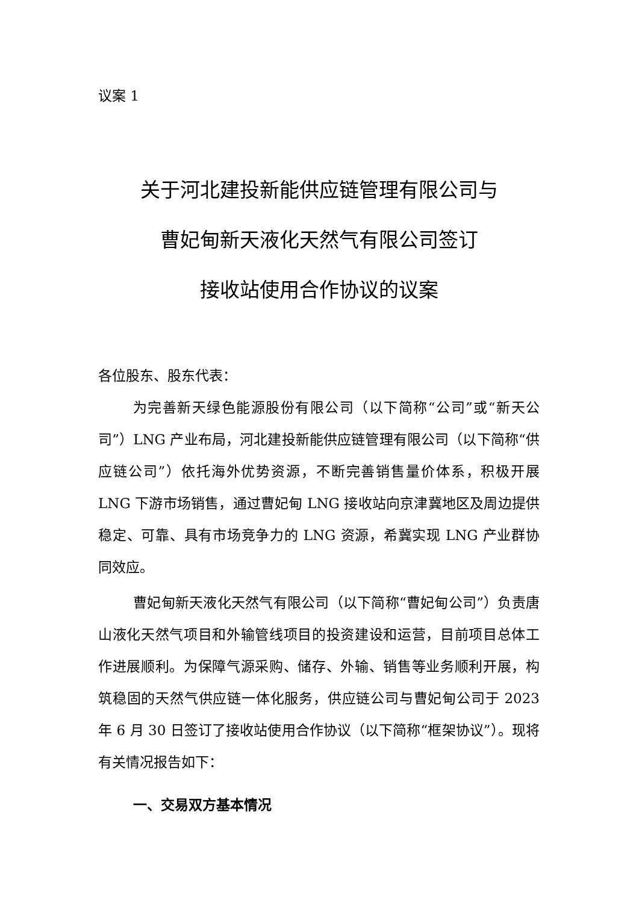议案 1
关于河北建投新能供应链管理有限公司与
曹妃甸新天液化天然气有限公司签订
接收站使用合作协议的议案
各位股东、股东代表：
为完善新天绿色能源股份有限公司（以下简称“公司”或“新天公司”）LNG 产业布局，河北建投新能供应链管理有限公司（以下简称“供应链公司”）依托海外优势资源，不断完善销售量价体系，积极开展 LNG 下游市场销售，通过曹妃甸 LNG 接收站向京津冀地区及周边提供稳定、可靠、具有市场竞争力的 LNG 资源，希冀实现 LNG 产业群协同效应。
曹妃甸新天液化天然气有限公司（以下简称“曹妃甸公司”）负责唐山液化天然气项目和外输管线项目的投资建设和运营，目前项目总体工作进展顺利。为保障气源采购、储存、外输、销售等业务顺利开展，构筑稳固的天然气供应链一体化服务，供应链公司与曹妃甸公司于 2023 年 6 月 30 日签订了接收站使用合作协议（以下简称“框架协议”）。现将有关情况报告如下：
一、交易双方基本情况